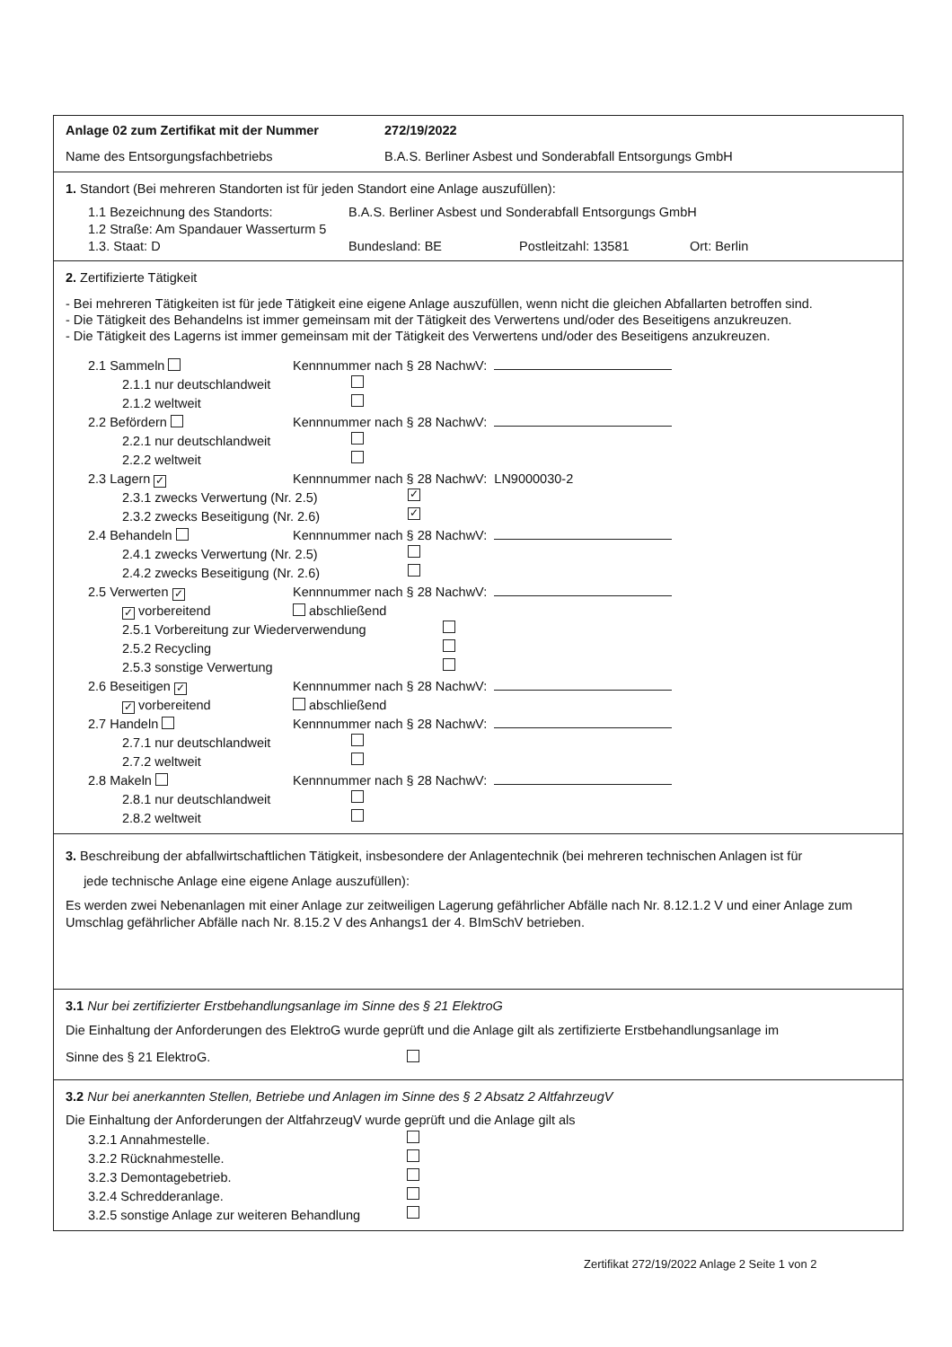Anlage 02 zum Zertifikat mit der Nummer 272/19/2022
Name des Entsorgungsfachbetriebs B.A.S. Berliner Asbest und Sonderabfall Entsorgungs GmbH
1. Standort (Bei mehreren Standorten ist für jeden Standort eine Anlage auszufüllen):
1.1 Bezeichnung des Standorts: B.A.S. Berliner Asbest und Sonderabfall Entsorgungs GmbH
1.2 Straße: Am Spandauer Wasserturm 5
1.3. Staat: D Bundesland: BE Postleitzahl: 13581 Ort: Berlin
2. Zertifizierte Tätigkeit
- Bei mehreren Tätigkeiten ist für jede Tätigkeit eine eigene Anlage auszufüllen, wenn nicht die gleichen Abfallarten betroffen sind.
- Die Tätigkeit des Behandelns ist immer gemeinsam mit der Tätigkeit des Verwertens und/oder des Beseitigens anzukreuzen.
- Die Tätigkeit des Lagerns ist immer gemeinsam mit der Tätigkeit des Verwertens und/oder des Beseitigens anzukreuzen.
2.1 Sammeln Kennnummer nach § 28 NachwV:
2.1.1 nur deutschlandweit
2.1.2 weltweit
2.2 Befördern Kennnummer nach § 28 NachwV:
2.2.1 nur deutschlandweit
2.2.2 weltweit
2.3 Lagern ✓ Kennnummer nach § 28 NachwV: LN9000030-2
2.3.1 zwecks Verwertung (Nr. 2.5) ✓
2.3.2 zwecks Beseitigung (Nr. 2.6) ✓
2.4 Behandeln Kennnummer nach § 28 NachwV:
2.4.1 zwecks Verwertung (Nr. 2.5)
2.4.2 zwecks Beseitigung (Nr. 2.6)
2.5 Verwerten ✓ Kennnummer nach § 28 NachwV:
✓ vorbereitend abschließend
2.5.1 Vorbereitung zur Wiederverwendung
2.5.2 Recycling
2.5.3 sonstige Verwertung
2.6 Beseitigen ✓ Kennnummer nach § 28 NachwV:
✓ vorbereitend abschließend
2.7 Handeln Kennnummer nach § 28 NachwV:
2.7.1 nur deutschlandweit
2.7.2 weltweit
2.8 Makeln Kennnummer nach § 28 NachwV:
2.8.1 nur deutschlandweit
2.8.2 weltweit
3. Beschreibung der abfallwirtschaftlichen Tätigkeit, insbesondere der Anlagentechnik (bei mehreren technischen Anlagen ist für
jede technische Anlage eine eigene Anlage auszufüllen):
Es werden zwei Nebenanlagen mit einer Anlage zur zeitweiligen Lagerung gefährlicher Abfälle nach Nr. 8.12.1.2 V und einer Anlage zum Umschlag gefährlicher Abfälle nach Nr. 8.15.2 V des Anhangs1 der 4. BImSchV betrieben.
3.1 Nur bei zertifizierter Erstbehandlungsanlage im Sinne des § 21 ElektroG
Die Einhaltung der Anforderungen des ElektroG wurde geprüft und die Anlage gilt als zertifizierte Erstbehandlungsanlage im
Sinne des § 21 ElektroG.
3.2 Nur bei anerkannten Stellen, Betriebe und Anlagen im Sinne des § 2 Absatz 2 AltfahrzeugV
Die Einhaltung der Anforderungen der AltfahrzeugV wurde geprüft und die Anlage gilt als
3.2.1 Annahmestelle.
3.2.2 Rücknahmestelle.
3.2.3 Demontagebetrieb.
3.2.4 Schredderanlage.
3.2.5 sonstige Anlage zur weiteren Behandlung
Zertifikat 272/19/2022 Anlage 2 Seite 1 von 2